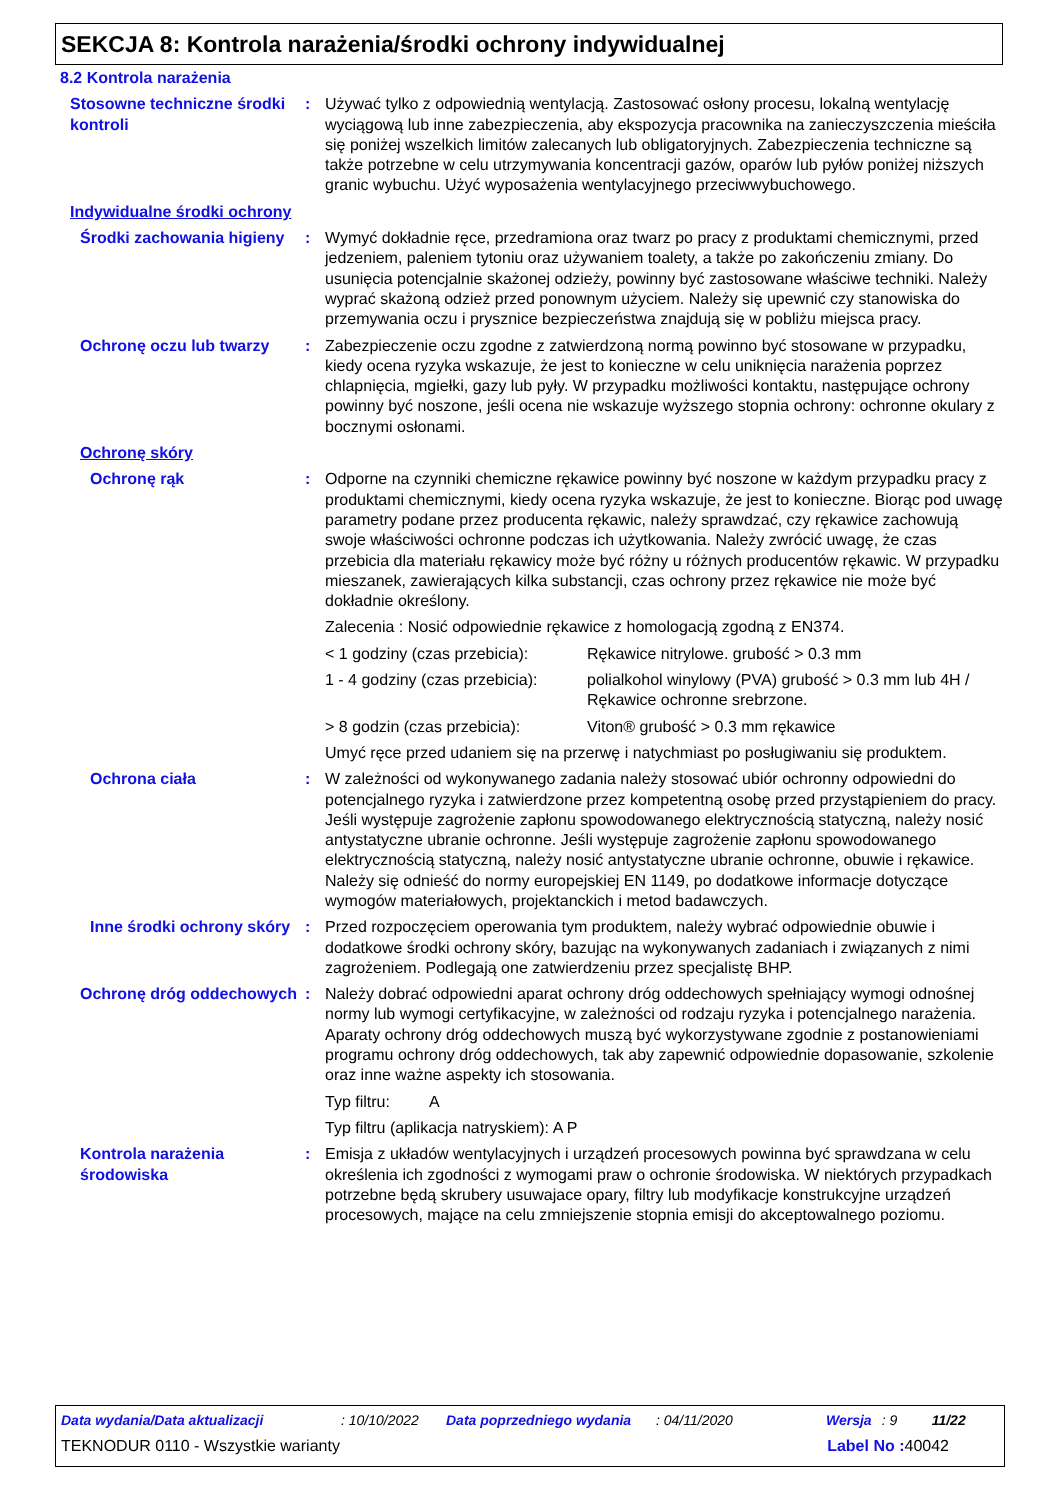SEKCJA 8: Kontrola narażenia/środki ochrony indywidualnej
8.2 Kontrola narażenia
Stosowne techniczne środki kontroli
: Używać tylko z odpowiednią wentylacją. Zastosować osłony procesu, lokalną wentylację wyciągową lub inne zabezpieczenia, aby ekspozycja pracownika na zanieczyszczenia mieściła się poniżej wszelkich limitów zalecanych lub obligatoryjnych. Zabezpieczenia techniczne są także potrzebne w celu utrzymywania koncentracji gazów, oparów lub pyłów poniżej niższych granic wybuchu. Użyć wyposażenia wentylacyjnego przeciwwybuchowego.
Indywidualne środki ochrony
Środki zachowania higieny
: Wymyć dokładnie ręce, przedramiona oraz twarz po pracy z produktami chemicznymi, przed jedzeniem, paleniem tytoniu oraz używaniem toalety, a także po zakończeniu zmiany. Do usunięcia potencjalnie skażonej odzieży, powinny być zastosowane właściwe techniki. Należy wyprać skażoną odzież przed ponownym użyciem. Należy się upewnić czy stanowiska do przemywania oczu i prysznice bezpieczeństwa znajdują się w pobliżu miejsca pracy.
Ochronę oczu lub twarzy : Zabezpieczenie oczu zgodne z zatwierdzoną normą powinno być stosowane w przypadku, kiedy ocena ryzyka wskazuje, że jest to konieczne w celu uniknięcia narażenia poprzez chlapnięcia, mgiełki, gazy lub pyły. W przypadku możliwości kontaktu, następujące ochrony powinny być noszone, jeśli ocena nie wskazuje wyższego stopnia ochrony: ochronne okulary z bocznymi osłonami.
Ochronę skóry
Ochronę rąk : Odporne na czynniki chemiczne rękawice powinny być noszone w każdym przypadku pracy z produktami chemicznymi, kiedy ocena ryzyka wskazuje, że jest to konieczne. Biorąc pod uwagę parametry podane przez producenta rękawic, należy sprawdzać, czy rękawice zachowują swoje właściwości ochronne podczas ich użytkowania. Należy zwrócić uwagę, że czas przebicia dla materiału rękawicy może być różny u różnych producentów rękawic. W przypadku mieszanek, zawierających kilka substancji, czas ochrony przez rękawice nie może być dokładnie określony.
Zalecenia : Nosić odpowiednie rękawice z homologacją zgodną z EN374.
< 1 godziny (czas przebicia):
Rękawice nitrylowe. grubość > 0.3 mm
1 - 4 godziny (czas przebicia):
polialkohol winylowy (PVA) grubość > 0.3 mm lub 4H / Rękawice ochronne srebrzone.
> 8 godzin (czas przebicia):
Viton® grubość > 0.3 mm rękawice
Umyć ręce przed udaniem się na przerwę i natychmiast po posługiwaniu się produktem.
Ochrona ciała : W zależności od wykonywanego zadania należy stosować ubiór ochronny odpowiedni do potencjalnego ryzyka i zatwierdzone przez kompetentną osobę przed przystąpieniem do pracy. Jeśli występuje zagrożenie zapłonu spowodowanego elektrycznością statyczną, należy nosić antystatyczne ubranie ochronne. Jeśli występuje zagrożenie zapłonu spowodowanego elektrycznością statyczną, należy nosić antystatyczne ubranie ochronne, obuwie i rękawice. Należy się odnieść do normy europejskiej EN 1149, po dodatkowe informacje dotyczące wymogów materiałowych, projektanckich i metod badawczych.
Inne środki ochrony skóry
: Przed rozpoczęciem operowania tym produktem, należy wybrać odpowiednie obuwie i dodatkowe środki ochrony skóry, bazując na wykonywanych zadaniach i związanych z nimi zagrożeniem. Podlegają one zatwierdzeniu przez specjalistę BHP.
Ochronę dróg oddechowych
: Należy dobrać odpowiedni aparat ochrony dróg oddechowych spełniający wymogi odnośnej normy lub wymogi certyfikacyjne, w zależności od rodzaju ryzyka i potencjalnego narażenia. Aparaty ochrony dróg oddechowych muszą być wykorzystywane zgodnie z postanowieniami programu ochrony dróg oddechowych, tak aby zapewnić odpowiednie dopasowanie, szkolenie oraz inne ważne aspekty ich stosowania.
Typ filtru: A
Typ filtru (aplikacja natryskiem): A P
Kontrola narażenia środowiska
: Emisja z układów wentylacyjnych i urządzeń procesowych powinna być sprawdzana w celu określenia ich zgodności z wymogami praw o ochronie środowiska. W niektórych przypadkach potrzebne będą skrubery usuwajace opary, filtry lub modyfikacje konstrukcyjne urządzeń procesowych, mające na celu zmniejszenie stopnia emisji do akceptowalnego poziomu.
Data wydania/Data aktualizacji: 10/10/2022 Data poprzedniego wydania: 04/11/2020 Wersja: 9 11/22
TEKNODUR 0110 - Wszystkie warianty Label No : 40042